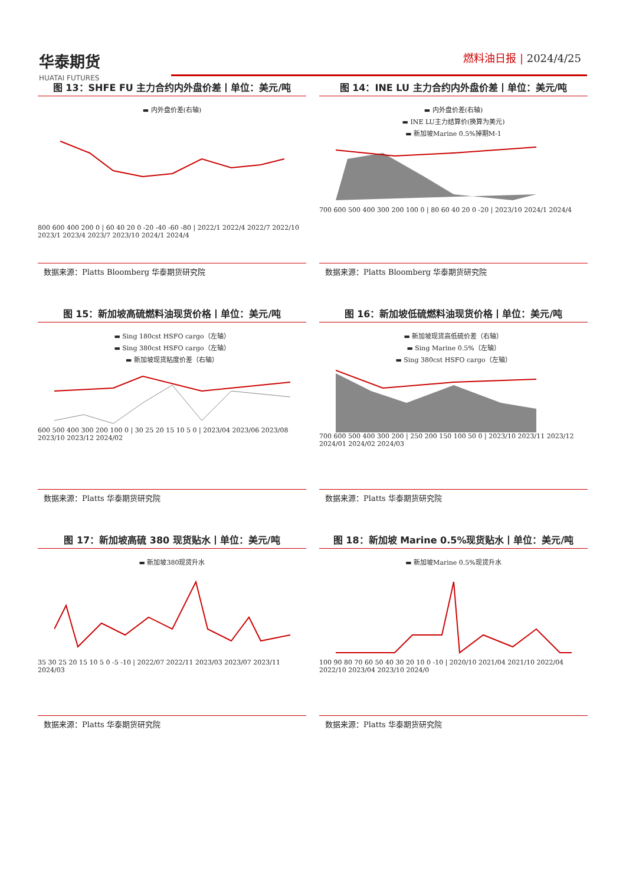华泰期货
HUATAI FUTURES
燃料油日报 | 2024/4/25
图 13：SHFE FU 主力合约内外盘价差丨单位：美元/吨
▬ 内外盘价差(右轴)
800 600 400 200 0 | 60 40 20 0 -20 -40 -60 -80 | 2022/1 2022/4 2022/7 2022/10 2023/1 2023/4 2023/7 2023/10 2024/1 2024/4
数据来源：Platts Bloomberg 华泰期货研究院
图 14：INE LU 主力合约内外盘价差丨单位：美元/吨
▬ 内外盘价差(右轴)
▬ INE LU主力结算价(换算为美元)
▬ 新加坡Marine 0.5%掉期M-1
700 600 500 400 300 200 100 0 | 80 60 40 20 0 -20 | 2023/10 2024/1 2024/4
数据来源：Platts Bloomberg 华泰期货研究院
图 15：新加坡高硫燃料油现货价格丨单位：美元/吨
▬ Sing 180cst HSFO cargo（左轴）
▬ Sing 380cst HSFO cargo（左轴）
▬ 新加坡现货粘度价差（右轴）
600 500 400 300 200 100 0 | 30 25 20 15 10 5 0 | 2023/04 2023/06 2023/08 2023/10 2023/12 2024/02
数据来源：Platts 华泰期货研究院
图 16：新加坡低硫燃料油现货价格丨单位：美元/吨
▬ 新加坡现货高低硫价差（右轴）
▬ Sing Marine 0.5%（左轴）
▬ Sing 380cst HSFO cargo（左轴）
700 600 500 400 300 200 | 250 200 150 100 50 0 | 2023/10 2023/11 2023/12 2024/01 2024/02 2024/03
数据来源：Platts 华泰期货研究院
图 17：新加坡高硫 380 现货贴水丨单位：美元/吨
▬ 新加坡380现货升水
35 30 25 20 15 10 5 0 -5 -10 | 2022/07 2022/11 2023/03 2023/07 2023/11 2024/03
数据来源：Platts 华泰期货研究院
图 18：新加坡 Marine 0.5%现货贴水丨单位：美元/吨
▬ 新加坡Marine 0.5%现货升水
100 90 80 70 60 50 40 30 20 10 0 -10 | 2020/10 2021/04 2021/10 2022/04 2022/10 2023/04 2023/10 2024/0
数据来源：Platts 华泰期货研究院